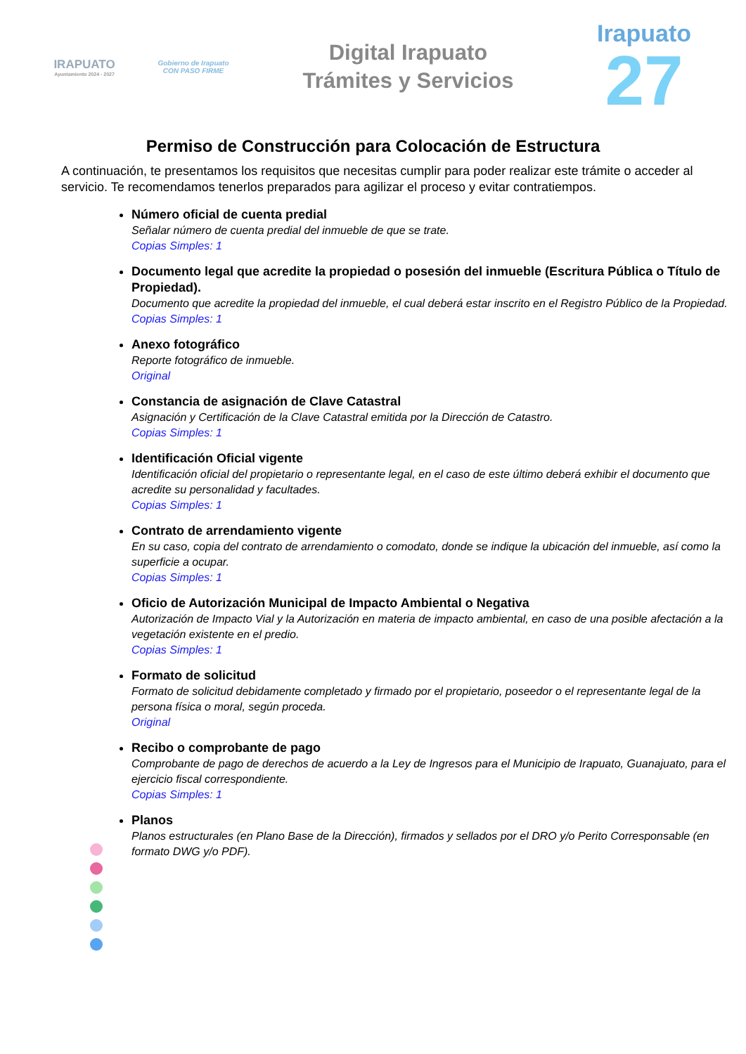IRAPUATO
Ayuntamiento 2024 - 2027
Gobierno de Irapuato
CON PASO FIRME
Digital Irapuato
Trámites y Servicios
Irapuato
27
Permiso de Construcción para Colocación de Estructura
A continuación, te presentamos los requisitos que necesitas cumplir para poder realizar este trámite o acceder al servicio. Te recomendamos tenerlos preparados para agilizar el proceso y evitar contratiempos.
Número oficial de cuenta predial
Señalar número de cuenta predial del inmueble de que se trate.
Copias Simples: 1
Documento legal que acredite la propiedad o posesión del inmueble (Escritura Pública o Título de Propiedad).
Documento que acredite la propiedad del inmueble, el cual deberá estar inscrito en el Registro Público de la Propiedad.
Copias Simples: 1
Anexo fotográfico
Reporte fotográfico de inmueble.
Original
Constancia de asignación de Clave Catastral
Asignación y Certificación de la Clave Catastral emitida por la Dirección de Catastro.
Copias Simples: 1
Identificación Oficial vigente
Identificación oficial del propietario o representante legal, en el caso de este último deberá exhibir el documento que acredite su personalidad y facultades.
Copias Simples: 1
Contrato de arrendamiento vigente
En su caso, copia del contrato de arrendamiento o comodato, donde se indique la ubicación del inmueble, así como la superficie a ocupar.
Copias Simples: 1
Oficio de Autorización Municipal de Impacto Ambiental o Negativa
Autorización de Impacto Vial y la Autorización en materia de impacto ambiental, en caso de una posible afectación a la vegetación existente en el predio.
Copias Simples: 1
Formato de solicitud
Formato de solicitud debidamente completado y firmado por el propietario, poseedor o el representante legal de la persona física o moral, según proceda.
Original
Recibo o comprobante de pago
Comprobante de pago de derechos de acuerdo a la Ley de Ingresos para el Municipio de Irapuato, Guanajuato, para el ejercicio fiscal correspondiente.
Copias Simples: 1
Planos
Planos estructurales (en Plano Base de la Dirección), firmados y sellados por el DRO y/o Perito Corresponsable (en formato DWG y/o PDF).